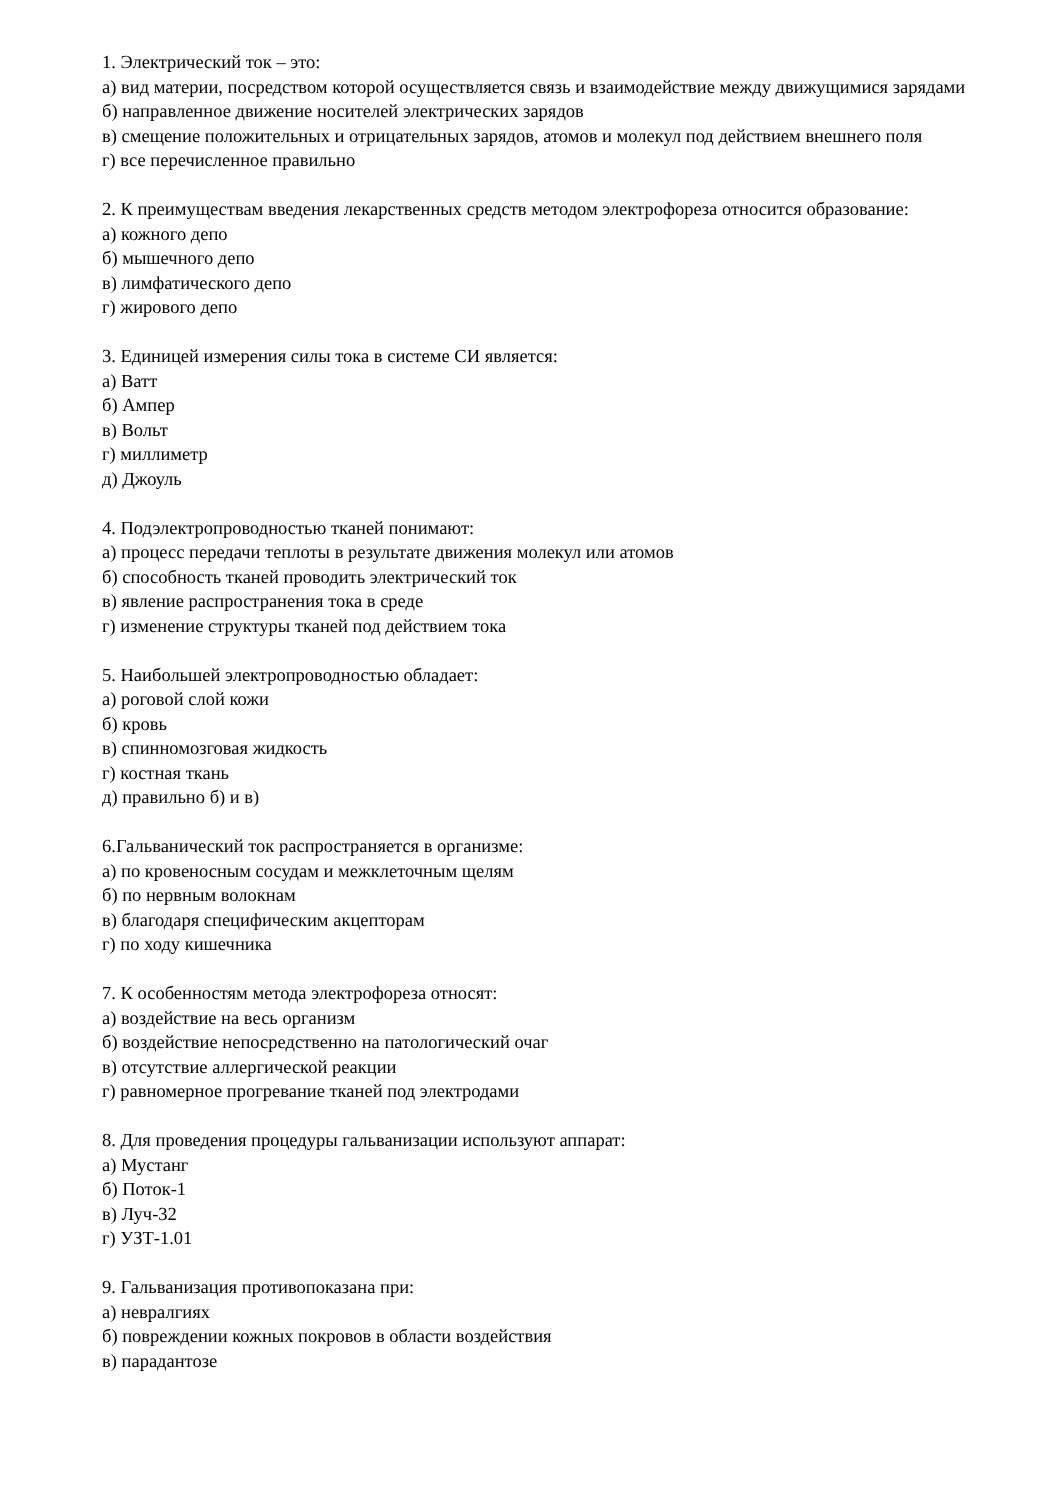1. Электрический ток – это:
а) вид материи, посредством которой осуществляется связь и взаимодействие между движущимися зарядами
б) направленное движение носителей электрических зарядов
в) смещение положительных и отрицательных зарядов, атомов и молекул под действием внешнего поля
г) все перечисленное правильно
2. К преимуществам введения лекарственных средств методом электрофореза относится образование:
а) кожного депо
б) мышечного депо
в) лимфатического депо
г) жирового депо
3. Единицей измерения силы тока в системе СИ является:
а) Ватт
б) Ампер
в) Вольт
г) миллиметр
д) Джоуль
4. Подэлектропроводностью тканей понимают:
а) процесс передачи теплоты в результате движения молекул или атомов
б) способность тканей проводить электрический ток
в) явление распространения тока в среде
г) изменение структуры тканей под действием тока
5. Наибольшей электропроводностью обладает:
а) роговой слой кожи
б) кровь
в) спинномозговая жидкость
г) костная ткань
д) правильно б) и в)
6.Гальванический ток распространяется в организме:
а) по кровеносным сосудам и межклеточным щелям
б) по нервным волокнам
в) благодаря специфическим акцепторам
г) по ходу кишечника
7. К особенностям метода электрофореза относят:
а) воздействие на весь организм
б) воздействие непосредственно на патологический очаг
в) отсутствие аллергической реакции
г) равномерное прогревание тканей под электродами
8. Для проведения процедуры гальванизации используют аппарат:
а) Мустанг
б) Поток-1
в) Луч-32
г) УЗТ-1.01
9. Гальванизация противопоказана при:
а) невралгиях
б) повреждении кожных покровов в области воздействия
в) парадантозе